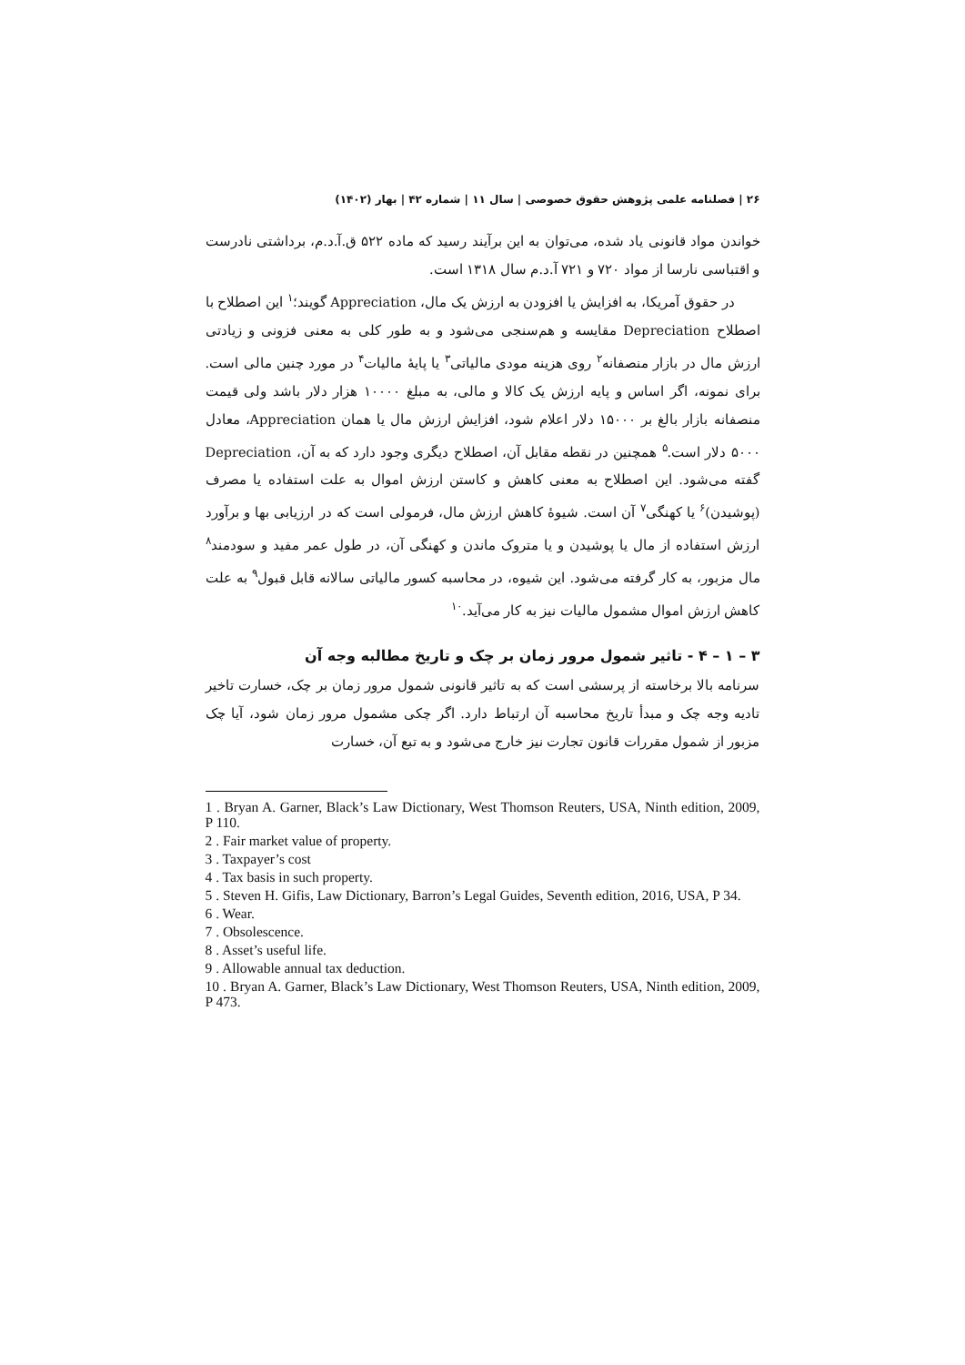۲۶ | فصلنامه علمی پژوهش حقوق خصوصی | سال ۱۱ | شماره ۴۲ | بهار (۱۴۰۲)
خواندن مواد قانونی یاد شده، می‌توان به این برآیند رسید که ماده ۵۲۲ ق.آ.د.م، برداشتی نادرست و اقتباسی نارسا از مواد ۷۲۰ و ۷۲۱ آ.د.م سال ۱۳۱۸ است.
در حقوق آمریکا، به افزایش یا افزودن به ارزش یک مال، Appreciation گویند؛<sup>۱</sup> این اصطلاح با اصطلاح Depreciation مقایسه و هم‌سنجی می‌شود و به طور کلی به معنی فزونی و زیادتی ارزش مال در بازار منصفانه<sup>۲</sup> روی هزینه مودی مالیاتی<sup>۳</sup> یا پایهٔ مالیات<sup>۴</sup> در مورد چنین مالی است. برای نمونه، اگر اساس و پایه ارزش یک کالا و مالی، به مبلغ ۱۰۰۰۰ هزار دلار باشد ولی قیمت منصفانه بازار بالغ بر ۱۵۰۰۰ دلار اعلام شود، افزایش ارزش مال یا همان Appreciation، معادل ۵۰۰۰ دلار است.<sup>۵</sup> همچنین در نقطه مقابل آن، اصطلاح دیگری وجود دارد که به آن، Depreciation گفته می‌شود. این اصطلاح به معنی کاهش و کاستن ارزش اموال به علت استفاده یا مصرف (پوشیدن)<sup>۶</sup> یا کهنگی<sup>۷</sup> آن است. شیوهٔ کاهش ارزش مال، فرمولی است که در ارزیابی بها و برآورد ارزش استفاده از مال یا پوشیدن و یا متروک ماندن و کهنگی آن، در طول عمر مفید و سودمند<sup>۸</sup> مال مزبور، به کار گرفته می‌شود. این شیوه، در محاسبه کسور مالیاتی سالانه قابل قبول<sup>۹</sup> به علت کاهش ارزش اموال مشمول مالیات نیز به کار می‌آید.<sup>۱۰</sup>
۳ – ۱ – ۴ - تاثیر شمول مرور زمان بر چک و تاریخ مطالبه وجه آن
سرنامه بالا برخاسته از پرسشی است که به تاثیر قانونی شمول مرور زمان بر چک، خسارت تاخیر تادیه وجه چک و مبدأ تاریخ محاسبه آن ارتباط دارد. اگر چکی مشمول مرور زمان شود، آیا چک مزبور از شمول مقررات قانون تجارت نیز خارج می‌شود و به تبع آن، خسارت
1 . Bryan A. Garner, Black’s Law Dictionary, West Thomson Reuters, USA, Ninth edition, 2009, P 110.
2 . Fair market value of property.
3 . Taxpayer’s cost
4 . Tax basis in such property.
5 . Steven H. Gifis, Law Dictionary, Barron’s Legal Guides, Seventh edition, 2016, USA, P 34.
6 . Wear.
7 . Obsolescence.
8 . Asset’s useful life.
9 . Allowable annual tax deduction.
10 . Bryan A. Garner, Black’s Law Dictionary, West Thomson Reuters, USA, Ninth edition, 2009, P 473.